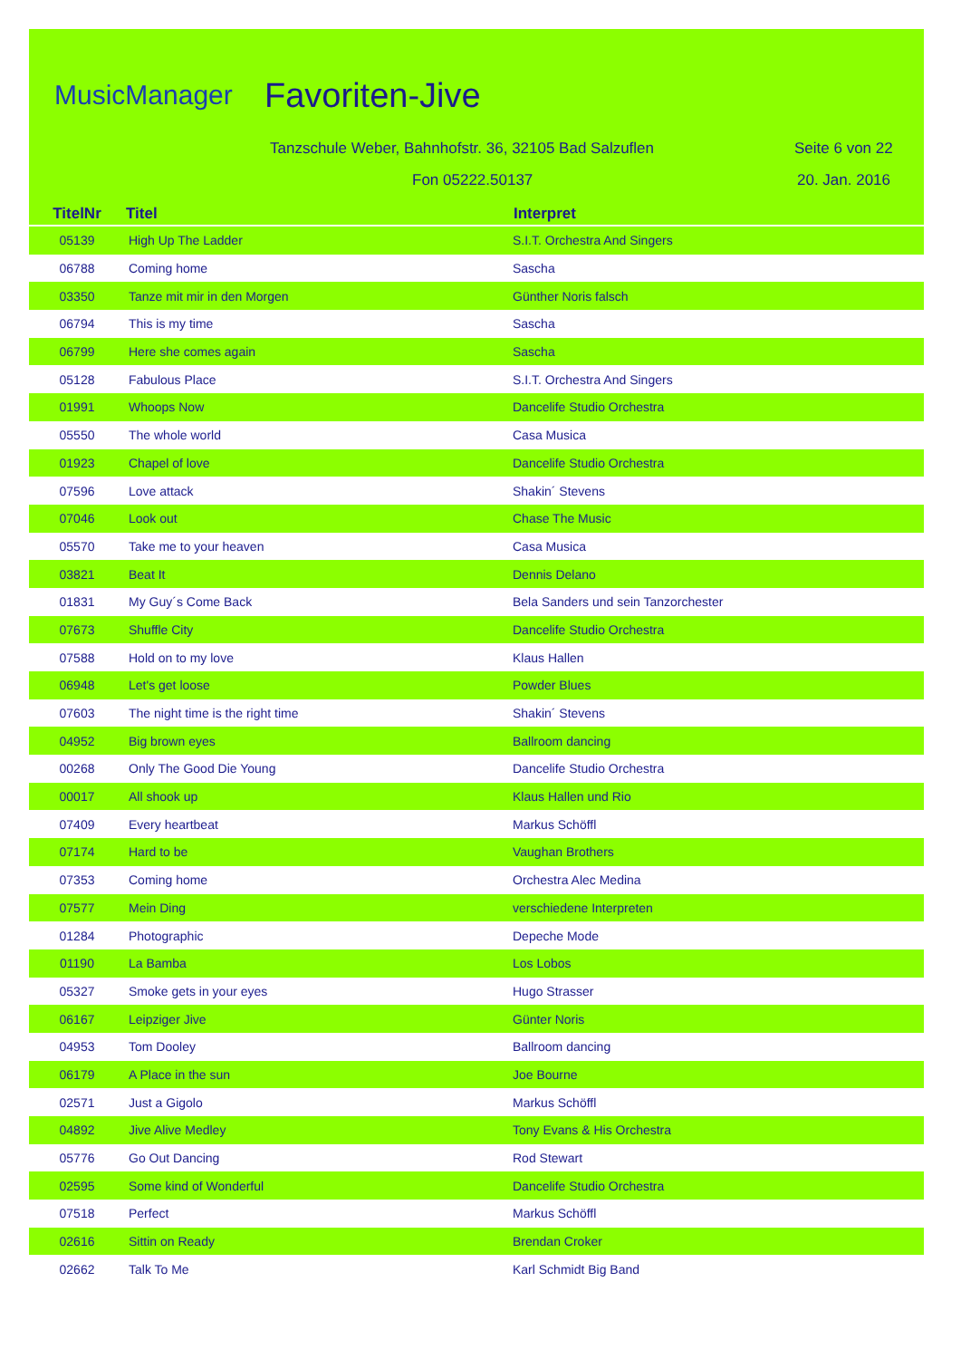MusicManager Favoriten-Jive
Tanzschule Weber, Bahnhofstr. 36, 32105 Bad Salzuflen
Seite 6 von 22
Fon 05222.50137 20. Jan. 2016
| TitelNr | Titel | Interpret |
| --- | --- | --- |
| 05139 | High Up The Ladder | S.I.T. Orchestra And Singers |
| 06788 | Coming home | Sascha |
| 03350 | Tanze mit mir in den Morgen | Günther Noris falsch |
| 06794 | This is my time | Sascha |
| 06799 | Here she comes again | Sascha |
| 05128 | Fabulous Place | S.I.T. Orchestra And Singers |
| 01991 | Whoops Now | Dancelife Studio Orchestra |
| 05550 | The whole world | Casa Musica |
| 01923 | Chapel of love | Dancelife Studio Orchestra |
| 07596 | Love attack | Shakin´ Stevens |
| 07046 | Look out | Chase The Music |
| 05570 | Take me to your heaven | Casa Musica |
| 03821 | Beat It | Dennis Delano |
| 01831 | My Guy´s Come Back | Bela Sanders und sein Tanzorchester |
| 07673 | Shuffle City | Dancelife Studio Orchestra |
| 07588 | Hold on to my love | Klaus Hallen |
| 06948 | Let's get loose | Powder Blues |
| 07603 | The night time is the right time | Shakin´ Stevens |
| 04952 | Big brown eyes | Ballroom dancing |
| 00268 | Only The Good Die Young | Dancelife Studio Orchestra |
| 00017 | All shook up | Klaus Hallen und Rio |
| 07409 | Every heartbeat | Markus Schöffl |
| 07174 | Hard to be | Vaughan Brothers |
| 07353 | Coming home | Orchestra Alec Medina |
| 07577 | Mein Ding | verschiedene Interpreten |
| 01284 | Photographic | Depeche Mode |
| 01190 | La Bamba | Los Lobos |
| 05327 | Smoke gets in your eyes | Hugo Strasser |
| 06167 | Leipziger Jive | Günter Noris |
| 04953 | Tom Dooley | Ballroom dancing |
| 06179 | A Place in the sun | Joe Bourne |
| 02571 | Just a Gigolo | Markus Schöffl |
| 04892 | Jive Alive Medley | Tony Evans & His Orchestra |
| 05776 | Go Out Dancing | Rod Stewart |
| 02595 | Some kind of Wonderful | Dancelife Studio Orchestra |
| 07518 | Perfect | Markus Schöffl |
| 02616 | Sittin on Ready | Brendan Croker |
| 02662 | Talk To Me | Karl Schmidt Big Band |